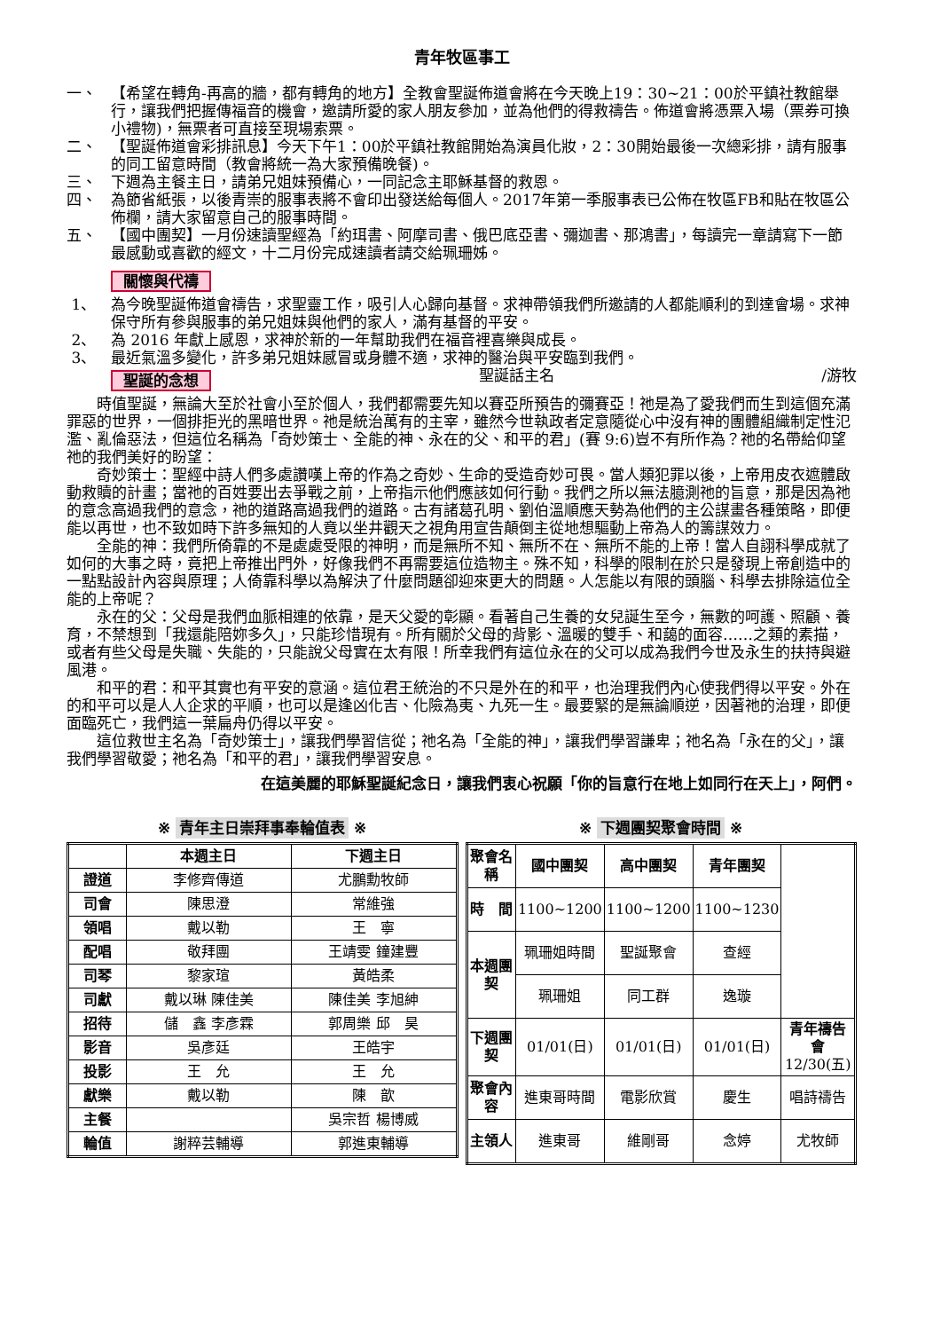青年牧區事工
一、 【希望在轉角-再高的牆，都有轉角的地方】全教會聖誕佈道會將在今天晚上19：30~21：00於平鎮社教館舉行，讓我們把握傳福音的機會，邀請所愛的家人朋友參加，並為他們的得救禱告。佈道會將憑票入場（票券可換小禮物)，無票者可直接至現場索票。
二、 【聖誕佈道會彩排訊息】今天下午1：00於平鎮社教館開始為演員化妝，2：30開始最後一次總彩排，請有服事的同工留意時間（教會將統一為大家預備晚餐)。
三、 下週為主餐主日，請弟兄姐妹預備心，一同記念主耶穌基督的救恩。
四、 為節省紙張，以後青崇的服事表將不會印出發送給每個人。2017年第一季服事表已公佈在牧區FB和貼在牧區公佈欄，請大家留意自己的服事時間。
五、 【國中團契】一月份速讀聖經為「約珥書、阿摩司書、俄巴底亞書、彌迦書、那鴻書」，每讀完一章請寫下一節最感動或喜歡的經文，十二月份完成速讀者請交給珮珊姊。
關懷與代禱
1、 為今晚聖誕佈道會禱告，求聖靈工作，吸引人心歸向基督。求神帶領我們所邀請的人都能順利的到達會場。求神保守所有參與服事的弟兄姐妹與他們的家人，滿有基督的平安。
2、 為 2016 年獻上感恩，求神於新的一年幫助我們在福音裡喜樂與成長。
3、 最近氣溫多變化，許多弟兄姐妹感冒或身體不適，求神的醫治與平安臨到我們。
聖誕的念想 聖誕話主名 /游牧
時值聖誕，無論大至於社會小至於個人，我們都需要先知以賽亞所預告的彌賽亞！祂是為了愛我們而生到這個充滿罪惡的世界，一個排拒光的黑暗世界。祂是統治萬有的主宰，雖然今世執政者定意隨從心中沒有神的團體組織制定性氾濫、亂倫惡法，但這位名稱為「奇妙策士、全能的神、永在的父、和平的君」(賽 9:6)豈不有所作為？祂的名帶給仰望祂的我們美好的盼望：
奇妙策士：聖經中詩人們多處讚嘆上帝的作為之奇妙、生命的受造奇妙可畏。當人類犯罪以後，上帝用皮衣遮體啟動救贖的計畫；當祂的百姓要出去爭戰之前，上帝指示他們應該如何行動。我們之所以無法臆測祂的旨意，那是因為祂的意念高過我們的意念，祂的道路高過我們的道路。古有諸葛孔明、劉伯溫順應天勢為他們的主公謀畫各種策略，即便能以再世，也不致如時下許多無知的人竟以坐井觀天之視角用宣告顛倒主從地想驅動上帝為人的籌謀效力。
全能的神：我們所倚靠的不是處處受限的神明，而是無所不知、無所不在、無所不能的上帝！當人自詡科學成就了如何的大事之時，竟把上帝推出門外，好像我們不再需要這位造物主。殊不知，科學的限制在於只是發現上帝創造中的一點點設計內容與原理；人倚靠科學以為解決了什麼問題卻迎來更大的問題。人怎能以有限的頭腦、科學去排除這位全能的上帝呢？
永在的父：父母是我們血脈相連的依靠，是天父愛的彰顯。看著自己生養的女兒誕生至今，無數的呵護、照顧、養育，不禁想到「我還能陪妳多久」，只能珍惜現有。所有關於父母的背影、溫暖的雙手、和藹的面容……之類的素描，或者有些父母是失職、失能的，只能說父母實在太有限！所幸我們有這位永在的父可以成為我們今世及永生的扶持與避風港。
和平的君：和平其實也有平安的意涵。這位君王統治的不只是外在的和平，也治理我們內心使我們得以平安。外在的和平可以是人人企求的平順，也可以是逢凶化吉、化險為夷、九死一生。最要緊的是無論順逆，因著祂的治理，即便面臨死亡，我們這一葉扁舟仍得以平安。
這位救世主名為「奇妙策士」，讓我們學習信從；祂名為「全能的神」，讓我們學習謙卑；祂名為「永在的父」，讓我們學習敬愛；祂名為「和平的君」，讓我們學習安息。
在這美麗的耶穌聖誕紀念日，讓我們衷心祝願「你的旨意行在地上如同行在天上」，阿們。
※ 青年主日崇拜事奉輪值表 ※
| | 本週主日 | 下週主日 |
| --- | --- | --- |
| 證道 | 李修齊傳道 | 尤鵬勳牧師 |
| 司會 | 陳思澄 | 常維強 |
| 領唱 | 戴以勒 | 王 寧 |
| 配唱 | 敬拜團 | 王靖雯 鐘建豐 |
| 司琴 | 黎家瑄 | 黃皓柔 |
| 司獻 | 戴以琳 陳佳美 | 陳佳美 李旭紳 |
| 招待 | 儲 鑫 李彥霖 | 郭周樂 邱 昊 |
| 影音 | 吳彥廷 | 王皓宇 |
| 投影 | 王 允 | 王 允 |
| 獻樂 | 戴以勒 | 陳 歆 |
| 主餐 | | 吳宗哲 楊博威 |
| 輪值 | 謝粹芸輔導 | 郭進東輔導 |
※ 下週團契聚會時間 ※
| 聚會名稱 | 國中團契 | 高中團契 | 青年團契 | |
| 時 間 | 1100~1200 | 1100~1200 | 1100~1230 | |
| 本週團契 | 珮珊姐時間 | 聖誕聚會 | 查經 | |
| | 珮珊姐 | 同工群 | 逸璇 | |
| 下週團契 | 01/01(日) | 01/01(日) | 01/01(日) | 青年禱告會 12/30(五) |
| 聚會內容 | 進東哥時間 | 電影欣賞 | 慶生 | 唱詩禱告 |
| 主領人 | 進東哥 | 維剛哥 | 念婷 | 尤牧師 |